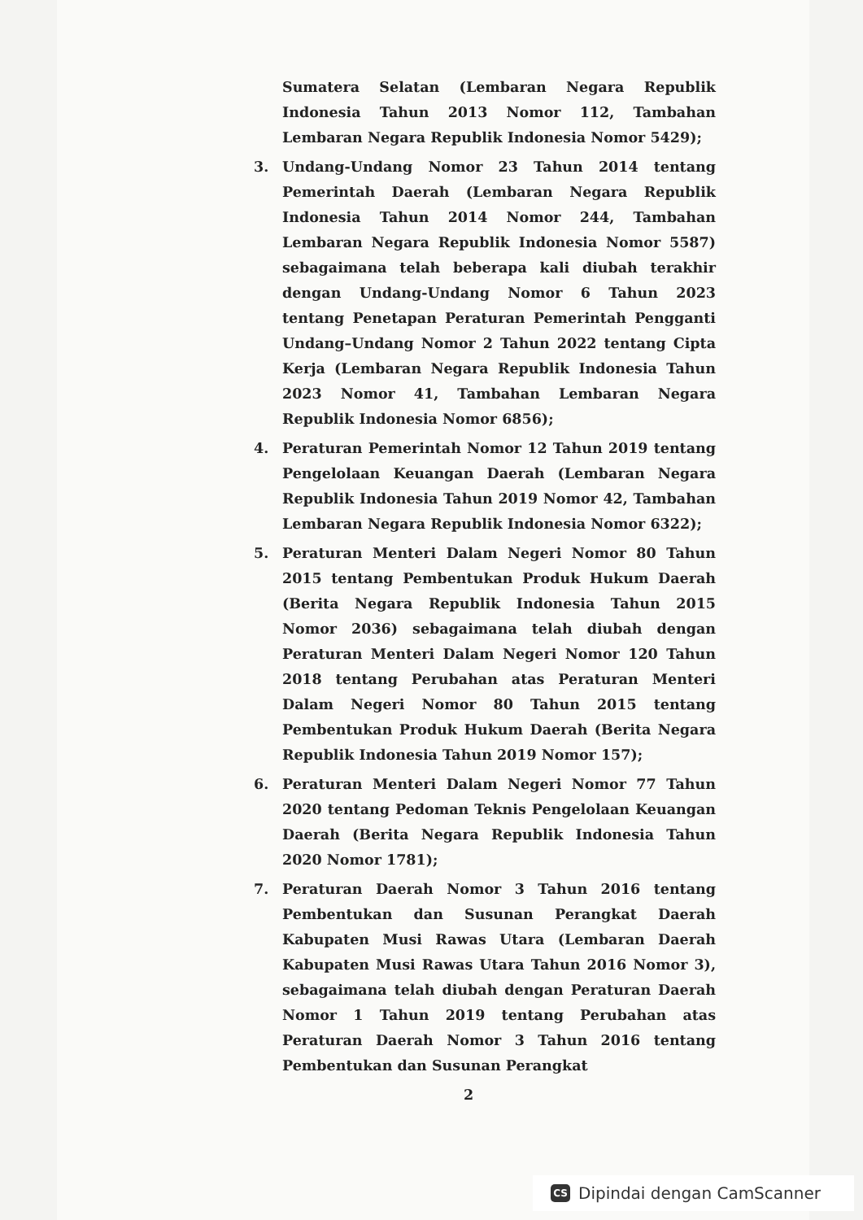Sumatera Selatan (Lembaran Negara Republik Indonesia Tahun 2013 Nomor 112, Tambahan Lembaran Negara Republik Indonesia Nomor 5429);
3. Undang-Undang Nomor 23 Tahun 2014 tentang Pemerintah Daerah (Lembaran Negara Republik Indonesia Tahun 2014 Nomor 244, Tambahan Lembaran Negara Republik Indonesia Nomor 5587) sebagaimana telah beberapa kali diubah terakhir dengan Undang-Undang Nomor 6 Tahun 2023 tentang Penetapan Peraturan Pemerintah Pengganti Undang–Undang Nomor 2 Tahun 2022 tentang Cipta Kerja (Lembaran Negara Republik Indonesia Tahun 2023 Nomor 41, Tambahan Lembaran Negara Republik Indonesia Nomor 6856);
4. Peraturan Pemerintah Nomor 12 Tahun 2019 tentang Pengelolaan Keuangan Daerah (Lembaran Negara Republik Indonesia Tahun 2019 Nomor 42, Tambahan Lembaran Negara Republik Indonesia Nomor 6322);
5. Peraturan Menteri Dalam Negeri Nomor 80 Tahun 2015 tentang Pembentukan Produk Hukum Daerah (Berita Negara Republik Indonesia Tahun 2015 Nomor 2036) sebagaimana telah diubah dengan Peraturan Menteri Dalam Negeri Nomor 120 Tahun 2018 tentang Perubahan atas Peraturan Menteri Dalam Negeri Nomor 80 Tahun 2015 tentang Pembentukan Produk Hukum Daerah (Berita Negara Republik Indonesia Tahun 2019 Nomor 157);
6. Peraturan Menteri Dalam Negeri Nomor 77 Tahun 2020 tentang Pedoman Teknis Pengelolaan Keuangan Daerah (Berita Negara Republik Indonesia Tahun 2020 Nomor 1781);
7. Peraturan Daerah Nomor 3 Tahun 2016 tentang Pembentukan dan Susunan Perangkat Daerah Kabupaten Musi Rawas Utara (Lembaran Daerah Kabupaten Musi Rawas Utara Tahun 2016 Nomor 3), sebagaimana telah diubah dengan Peraturan Daerah Nomor 1 Tahun 2019 tentang Perubahan atas Peraturan Daerah Nomor 3 Tahun 2016 tentang Pembentukan dan Susunan Perangkat
2
CS
Dipindai dengan CamScanner